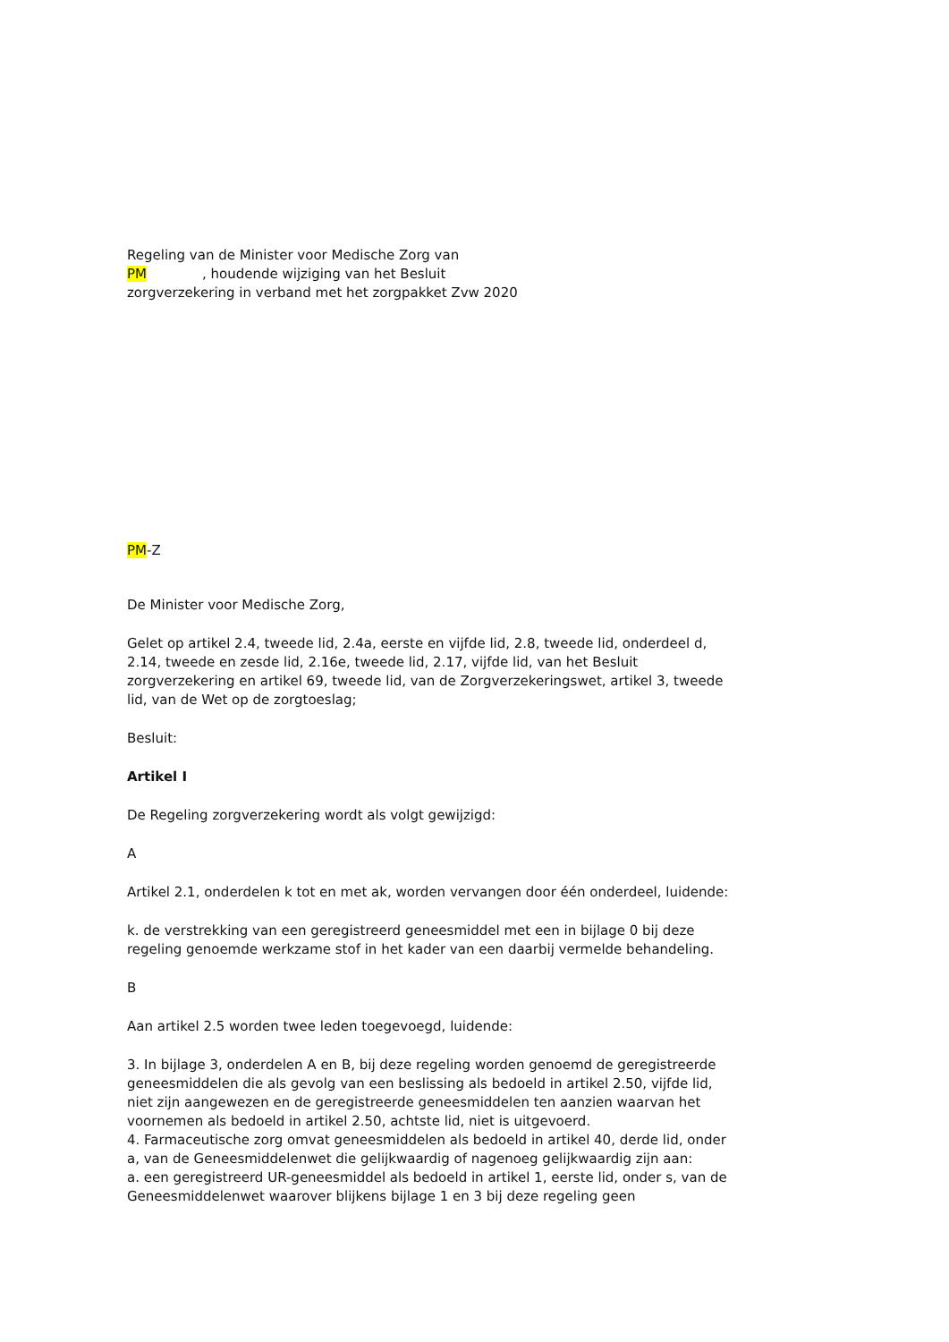Regeling van de Minister voor Medische Zorg van
PM , houdende wijziging van het Besluit
zorgverzekering in verband met het zorgpakket Zvw 2020
PM-Z
De Minister voor Medische Zorg,
Gelet op artikel 2.4, tweede lid, 2.4a, eerste en vijfde lid, 2.8, tweede lid, onderdeel d, 2.14, tweede en zesde lid, 2.16e, tweede lid, 2.17, vijfde lid, van het Besluit zorgverzekering en artikel 69, tweede lid, van de Zorgverzekeringswet, artikel 3, tweede lid, van de Wet op de zorgtoeslag;
Besluit:
Artikel I
De Regeling zorgverzekering wordt als volgt gewijzigd:
A
Artikel 2.1, onderdelen k tot en met ak, worden vervangen door één onderdeel, luidende:
k. de verstrekking van een geregistreerd geneesmiddel met een in bijlage 0 bij deze regeling genoemde werkzame stof in het kader van een daarbij vermelde behandeling.
B
Aan artikel 2.5 worden twee leden toegevoegd, luidende:
3. In bijlage 3, onderdelen A en B, bij deze regeling worden genoemd de geregistreerde geneesmiddelen die als gevolg van een beslissing als bedoeld in artikel 2.50, vijfde lid, niet zijn aangewezen en de geregistreerde geneesmiddelen ten aanzien waarvan het voornemen als bedoeld in artikel 2.50, achtste lid, niet is uitgevoerd.
4. Farmaceutische zorg omvat geneesmiddelen als bedoeld in artikel 40, derde lid, onder a, van de Geneesmiddelenwet die gelijkwaardig of nagenoeg gelijkwaardig zijn aan:
a. een geregistreerd UR-geneesmiddel als bedoeld in artikel 1, eerste lid, onder s, van de Geneesmiddelenwet waarover blijkens bijlage 1 en 3 bij deze regeling geen